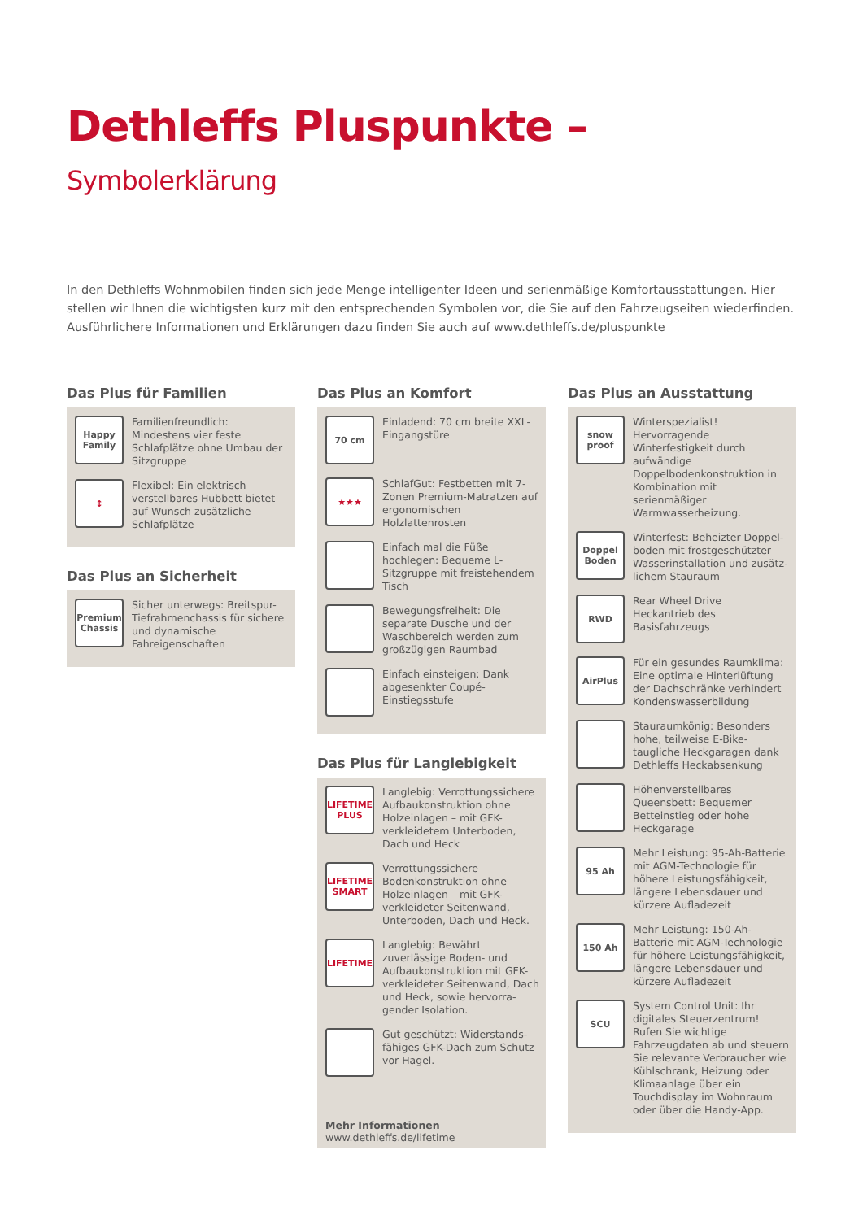Dethleffs Pluspunkte – Symbolerklärung
In den Dethleffs Wohnmobilen finden sich jede Menge intelligenter Ideen und serienmäßige Komfortausstattungen. Hier stellen wir Ihnen die wichtigsten kurz mit den entsprechenden Symbolen vor, die Sie auf den Fahrzeugseiten wiederfinden. Ausführlichere Informationen und Erklärungen dazu finden Sie auch auf www.dethleffs.de/pluspunkte
Das Plus für Familien
Happy Family
Familienfreundlich: Mindestens vier feste Schlafplätze ohne Umbau der Sitzgruppe
↕
Flexibel: Ein elektrisch verstell­bares Hubbett bietet auf Wunsch zusätzliche Schlafplätze
Das Plus an Sicherheit
Premium Chassis
Sicher unterwegs: Breitspur-Tiefrahmenchassis für sichere und dynamische Fahreigenschaften
Das Plus an Komfort
70 cm
Einladend: 70 cm breite XXL-Eingangstüre
★★★
SchlafGut: Festbetten mit 7-Zonen Premium-Matratzen auf ergonomischen Holzlattenrosten
Einfach mal die Füße hochlegen: Bequeme L-Sitzgruppe mit freistehendem Tisch
Bewegungsfreiheit: Die separate Dusche und der Waschbereich werden zum großzügigen Raumbad
Einfach einsteigen: Dank abge­senkter Coupé-Einstiegsstufe
Das Plus für Langlebigkeit
LIFETIME PLUS
Langlebig: Verrottungssichere Aufbaukonstruktion ohne Holz­einlagen – mit GFK-verkleidetem Unterboden, Dach und Heck
LIFETIME SMART
Verrottungssichere Bodenkonst­ruktion ohne Holzeinlagen – mit GFK-verkleideter Seitenwand, Unterboden, Dach und Heck.
LIFETIME
Langlebig: Bewährt zuverlässige Boden- und Aufbaukonstruktion mit GFK-verkleideter Seitenwand, Dach und Heck, sowie hervorra­gender Isolation.
Gut geschützt: Widerstands­fähiges GFK-Dach zum Schutz vor Hagel.
Mehr Informationen
www.dethleffs.de/lifetime
Das Plus an Ausstattung
snow proof
Winterspezialist! Hervorragende Winterfestigkeit durch aufwändi­ge Doppelbodenkonstruktion in Kombination mit serienmäßiger Warmwasserheizung.
Doppel Boden
Winterfest: Beheizter Doppel­boden mit frostgeschützter Wasserinstallation und zusätz­lichem Stauraum
RWD
Rear Wheel Drive
Heckantrieb des Basisfahrzeugs
AirPlus
Für ein gesundes Raumklima: Eine optimale Hinterlüftung der Dachschränke verhindert Kon­denswasserbildung
Stauraumkönig: Besonders hohe, teilweise E-Bike-taugliche Heckgaragen dank Dethleffs Heckabsenkung
Höhenverstellbares Queensbett: Bequemer Betteinstieg oder hohe Heckgarage
95 Ah
Mehr Leistung: 95-Ah-Batterie mit AGM-Technologie für höhere Leistungsfähigkeit, längere Lebens­dauer und kürzere Aufladezeit
150 Ah
Mehr Leistung: 150-Ah-Batterie mit AGM-Technologie für höhere Leistungsfähigkeit, längere Lebens­dauer und kürzere Aufladezeit
SCU
System Control Unit: Ihr digitales Steuerzentrum! Rufen Sie wichtige Fahrzeugdaten ab und steuern Sie relevante Verbraucher wie Kühl­schrank, Heizung oder Klimaanlage über ein Touchdisplay im Wohn­raum oder über die Handy-App.